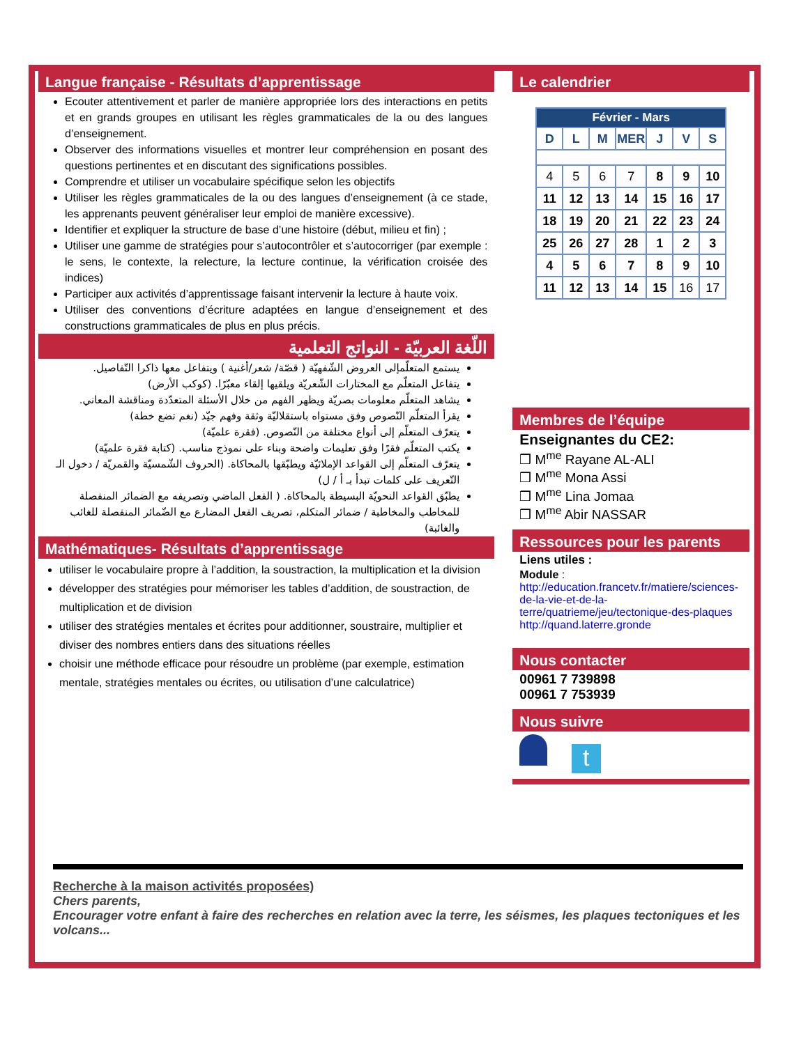Langue française - Résultats d’apprentissage
Ecouter attentivement et parler de manière appropriée lors des interactions en petits et en grands groupes en utilisant les règles grammaticales de la ou des langues d’enseignement.
Observer des informations visuelles et montrer leur compréhension en posant des questions pertinentes et en discutant des significations possibles.
Comprendre et utiliser un vocabulaire spécifique selon les objectifs
Utiliser les règles grammaticales de la ou des langues d’enseignement (à ce stade, les apprenants peuvent généraliser leur emploi de manière excessive).
Identifier et expliquer la structure de base d’une histoire (début, milieu et fin) ;
Utiliser une gamme de stratégies pour s’autocontrôler et s’autocorriger (par exemple : le sens, le contexte, la relecture, la lecture continue, la vérification croisée des indices)
Participer aux activités d’apprentissage faisant intervenir la lecture à haute voix.
Utiliser des conventions d’écriture adaptées en langue d’enseignement et des constructions grammaticales de plus en plus précis.
اللّغة العربيّة - النواتج التعلمية
يستمع المتعلّمإلى العروض الشّفهيّة ( قصّة/ شعر/أغنية ) ويتفاعل معها ذاكرا التّفاصيل.
يتفاعل المتعلّم مع المختارات الشّعريّة ويلقيها إلقاء معبّرًا. (كوكب الأرض)
يشاهد المتعلّم معلومات بصريّة ويظهر الفهم من خلال الأسئلة المتعدّدة ومناقشة المعاني.
يقرأ المتعلّم النّصوص وفق مستواه باستقلاليّة وثقة وفهم جيّد (نغم تضع خطة)
يتعرّف المتعلّم إلى أنواع مختلفة من النّصوص. (فقرة علميّة)
يكتب المتعلّم فقرًا وفق تعليمات واضحة وبناء على نموذج مناسب. (كتابة فقرة علميّة)
يتعرّف المتعلّم إلى القواعد الإملائيّة ويطبّقها بالمحاكاة. (الحروف الشّمسيّة والقمريّة / دخول الـ التّعريف على كلمات تبدأ بـ أ / ل)
يطبّق القواعد النحويّة البسيطة بالمحاكاة. ( الفعل الماضي وتصريفه مع الضمائر المنفصلة للمخاطب والمخاطبة / ضمائر المتكلم، تصريف الفعل المضارع مع الضّمائر المنفصلة للغائب والغائبة)
Mathématiques- Résultats d’apprentissage
utiliser le vocabulaire propre à l’addition, la soustraction, la multiplication et la division
développer des stratégies pour mémoriser les tables d’addition, de soustraction, de multiplication et de division
utiliser des stratégies mentales et écrites pour additionner, soustraire, multiplier et diviser des nombres entiers dans des situations réelles
choisir une méthode efficace pour résoudre un problème (par exemple, estimation mentale, stratégies mentales ou écrites, ou utilisation d’une calculatrice)
Le calendrier
| Février - Mars | | | | | | |
| --- | --- | --- | --- | --- | --- | --- |
| D | L | M | MER | J | V | S |
| 4 | 5 | 6 | 7 | 8 | 9 | 10 |
| 11 | 12 | 13 | 14 | 15 | 16 | 17 |
| 18 | 19 | 20 | 21 | 22 | 23 | 24 |
| 25 | 26 | 27 | 28 | 1 | 2 | 3 |
| 4 | 5 | 6 | 7 | 8 | 9 | 10 |
| 11 | 12 | 13 | 14 | 15 | 16 | 17 |
Membres de l’équipe
Enseignantes du CE2:
❒ M<sup>me</sup> Rayane AL-ALI
❒ M<sup>me</sup> Mona Assi
❒ M<sup>me</sup> Lina Jomaa
❒ M<sup>me</sup> Abir NASSAR
Ressources pour les parents
Liens utiles :
Module :
http://education.francetv.fr/matiere/sciences-de-la-vie-et-de-la-terre/quatrieme/jeu/tectonique-des-plaques
http://quand.laterre.gronde
Nous contacter
00961 7 739898
00961 7 753939
Nous suivre
t
Recherche à la maison activités proposées)
Chers parents,
Encourager votre enfant à faire des recherches en relation avec la terre, les séismes, les plaques tectoniques et les volcans...